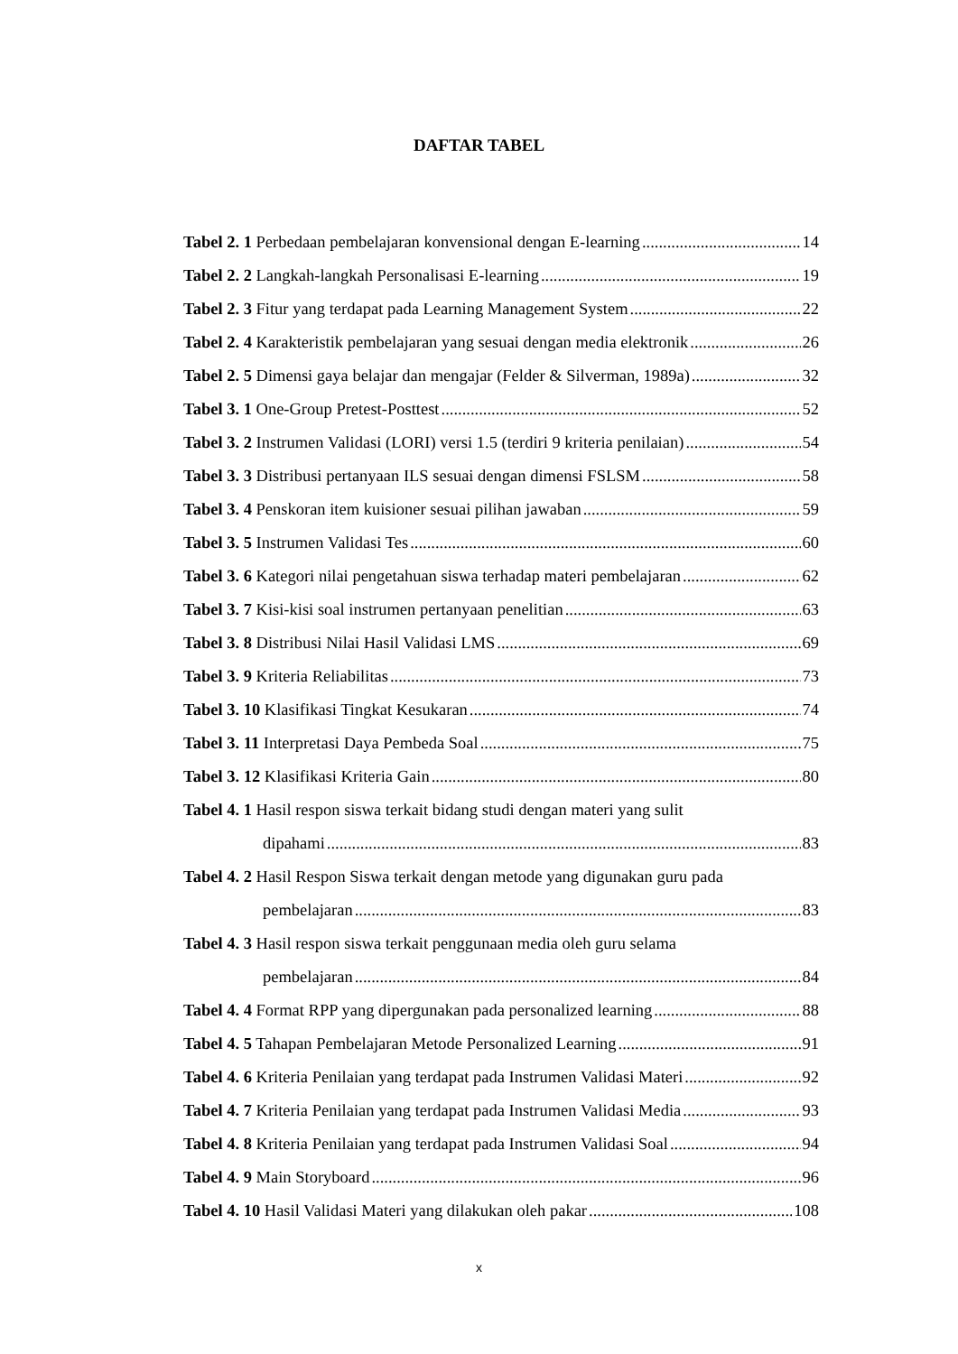DAFTAR TABEL
Tabel 2. 1 Perbedaan pembelajaran konvensional dengan E-learning 14
Tabel 2. 2 Langkah-langkah Personalisasi E-learning 19
Tabel 2. 3 Fitur yang terdapat pada Learning Management System 22
Tabel 2. 4 Karakteristik pembelajaran yang sesuai dengan media elektronik 26
Tabel 2. 5 Dimensi gaya belajar dan mengajar (Felder & Silverman, 1989a) 32
Tabel 3. 1 One-Group Pretest-Posttest 52
Tabel 3. 2 Instrumen Validasi (LORI) versi 1.5 (terdiri 9 kriteria penilaian) 54
Tabel 3. 3 Distribusi pertanyaan ILS sesuai dengan dimensi FSLSM 58
Tabel 3. 4 Penskoran item kuisioner sesuai pilihan jawaban 59
Tabel 3. 5 Instrumen Validasi Tes 60
Tabel 3. 6 Kategori nilai pengetahuan siswa terhadap materi pembelajaran 62
Tabel 3. 7 Kisi-kisi soal instrumen pertanyaan penelitian 63
Tabel 3. 8 Distribusi Nilai Hasil Validasi LMS 69
Tabel 3. 9 Kriteria Reliabilitas 73
Tabel 3. 10 Klasifikasi Tingkat Kesukaran 74
Tabel 3. 11 Interpretasi Daya Pembeda Soal 75
Tabel 3. 12 Klasifikasi Kriteria Gain 80
Tabel 4. 1 Hasil respon siswa terkait bidang studi dengan materi yang sulit
dipahami 83
Tabel 4. 2 Hasil Respon Siswa terkait dengan metode yang digunakan guru pada
pembelajaran 83
Tabel 4. 3 Hasil respon siswa terkait penggunaan media oleh guru selama
pembelajaran 84
Tabel 4. 4 Format RPP yang dipergunakan pada personalized learning 88
Tabel 4. 5 Tahapan Pembelajaran Metode Personalized Learning 91
Tabel 4. 6 Kriteria Penilaian yang terdapat pada Instrumen Validasi Materi 92
Tabel 4. 7 Kriteria Penilaian yang terdapat pada Instrumen Validasi Media 93
Tabel 4. 8 Kriteria Penilaian yang terdapat pada Instrumen Validasi Soal 94
Tabel 4. 9 Main Storyboard 96
Tabel 4. 10 Hasil Validasi Materi yang dilakukan oleh pakar 108
x